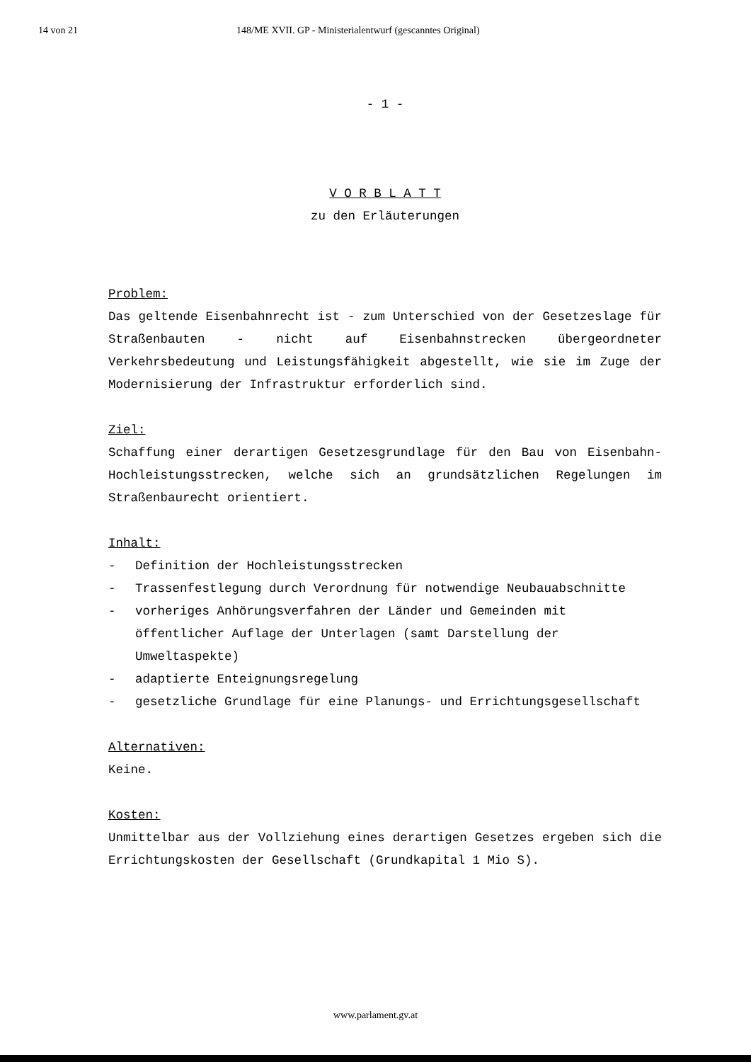14 von 21 148/ME XVII. GP - Ministerialentwurf (gescanntes Original)
- 1 -
V O R B L A T T
zu den Erläuterungen
Problem:
Das geltende Eisenbahnrecht ist - zum Unterschied von der Gesetzeslage für Straßenbauten - nicht auf Eisenbahnstrecken übergeordneter Verkehrsbedeutung und Leistungsfähigkeit abgestellt, wie sie im Zuge der Modernisierung der Infrastruktur erforderlich sind.
Ziel:
Schaffung einer derartigen Gesetzesgrundlage für den Bau von Eisenbahn-Hochleistungsstrecken, welche sich an grundsätzlichen Regelungen im Straßenbaurecht orientiert.
Inhalt:
- Definition der Hochleistungsstrecken
- Trassenfestlegung durch Verordnung für notwendige Neubauabschnitte
- vorheriges Anhörungsverfahren der Länder und Gemeinden mit öffentlicher Auflage der Unterlagen (samt Darstellung der Umweltaspekte)
- adaptierte Enteignungsregelung
- gesetzliche Grundlage für eine Planungs- und Errichtungsgesellschaft
Alternativen:
Keine.
Kosten:
Unmittelbar aus der Vollziehung eines derartigen Gesetzes ergeben sich die Errichtungskosten der Gesellschaft (Grundkapital 1 Mio S).
www.parlament.gv.at